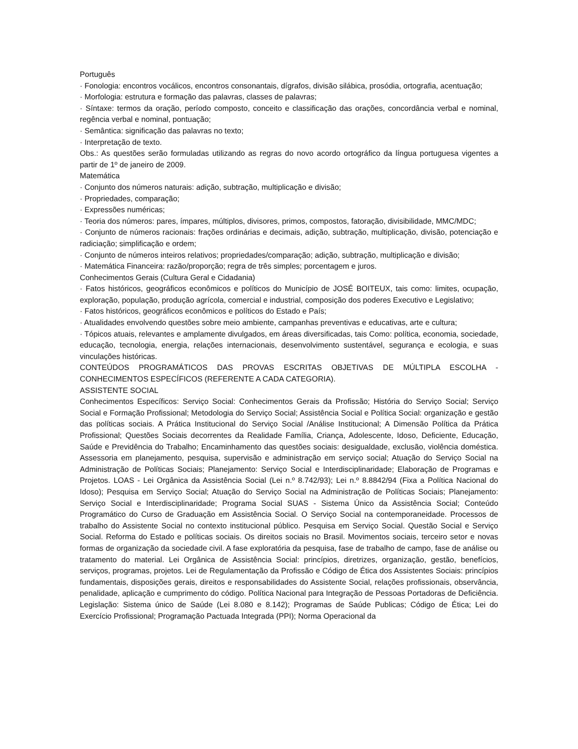Português
· Fonologia: encontros vocálicos, encontros consonantais, dígrafos, divisão silábica, prosódia, ortografia, acentuação;
· Morfologia: estrutura e formação das palavras, classes de palavras;
· Síntaxe: termos da oração, período composto, conceito e classificação das orações, concordância verbal e nominal, regência verbal e nominal, pontuação;
· Semântica: significação das palavras no texto;
· Interpretação de texto.
Obs.: As questões serão formuladas utilizando as regras do novo acordo ortográfico da língua portuguesa vigentes a partir de 1º de janeiro de 2009.
Matemática
· Conjunto dos números naturais: adição, subtração, multiplicação e divisão;
· Propriedades, comparação;
· Expressões numéricas;
· Teoria dos números: pares, ímpares, múltiplos, divisores, primos, compostos, fatoração, divisibilidade, MMC/MDC;
· Conjunto de números racionais: frações ordinárias e decimais, adição, subtração, multiplicação, divisão, potenciação e radiciação; simplificação e ordem;
· Conjunto de números inteiros relativos; propriedades/comparação; adição, subtração, multiplicação e divisão;
· Matemática Financeira: razão/proporção; regra de três simples; porcentagem e juros.
Conhecimentos Gerais (Cultura Geral e Cidadania)
· Fatos históricos, geográficos econômicos e políticos do Município de JOSÉ BOITEUX, tais como: limites, ocupação, exploração, população, produção agrícola, comercial e industrial, composição dos poderes Executivo e Legislativo;
· Fatos históricos, geográficos econômicos e políticos do Estado e País;
· Atualidades envolvendo questões sobre meio ambiente, campanhas preventivas e educativas, arte e cultura;
· Tópicos atuais, relevantes e amplamente divulgados, em áreas diversificadas, tais Como: política, economia, sociedade, educação, tecnologia, energia, relações internacionais, desenvolvimento sustentável, segurança e ecologia, e suas vinculações históricas.
CONTEÚDOS PROGRAMÁTICOS DAS PROVAS ESCRITAS OBJETIVAS DE MÚLTIPLA ESCOLHA - CONHECIMENTOS ESPECÍFICOS (REFERENTE A CADA CATEGORIA).
ASSISTENTE SOCIAL
Conhecimentos Específicos: Serviço Social: Conhecimentos Gerais da Profissão; História do Serviço Social; Serviço Social e Formação Profissional; Metodologia do Serviço Social; Assistência Social e Política Social: organização e gestão das políticas sociais. A Prática Institucional do Serviço Social /Análise Institucional; A Dimensão Política da Prática Profissional; Questões Sociais decorrentes da Realidade Família, Criança, Adolescente, Idoso, Deficiente, Educação, Saúde e Previdência do Trabalho; Encaminhamento das questões sociais: desigualdade, exclusão, violência doméstica. Assessoria em planejamento, pesquisa, supervisão e administração em serviço social; Atuação do Serviço Social na Administração de Políticas Sociais; Planejamento: Serviço Social e Interdisciplinaridade; Elaboração de Programas e Projetos. LOAS - Lei Orgânica da Assistência Social (Lei n.º 8.742/93); Lei n.º 8.8842/94 (Fixa a Política Nacional do Idoso); Pesquisa em Serviço Social; Atuação do Serviço Social na Administração de Políticas Sociais; Planejamento: Serviço Social e Interdisciplinaridade; Programa Social SUAS - Sistema Único da Assistência Social; Conteúdo Programático do Curso de Graduação em Assistência Social. O Serviço Social na contemporaneidade. Processos de trabalho do Assistente Social no contexto institucional público. Pesquisa em Serviço Social. Questão Social e Serviço Social. Reforma do Estado e políticas sociais. Os direitos sociais no Brasil. Movimentos sociais, terceiro setor e novas formas de organização da sociedade civil. A fase exploratória da pesquisa, fase de trabalho de campo, fase de análise ou tratamento do material. Lei Orgânica de Assistência Social: princípios, diretrizes, organização, gestão, benefícios, serviços, programas, projetos. Lei de Regulamentação da Profissão e Código de Ética dos Assistentes Sociais: princípios fundamentais, disposições gerais, direitos e responsabilidades do Assistente Social, relações profissionais, observância, penalidade, aplicação e cumprimento do código. Política Nacional para Integração de Pessoas Portadoras de Deficiência. Legislação: Sistema único de Saúde (Lei 8.080 e 8.142); Programas de Saúde Publicas; Código de Ética; Lei do Exercício Profissional; Programação Pactuada Integrada (PPI); Norma Operacional da